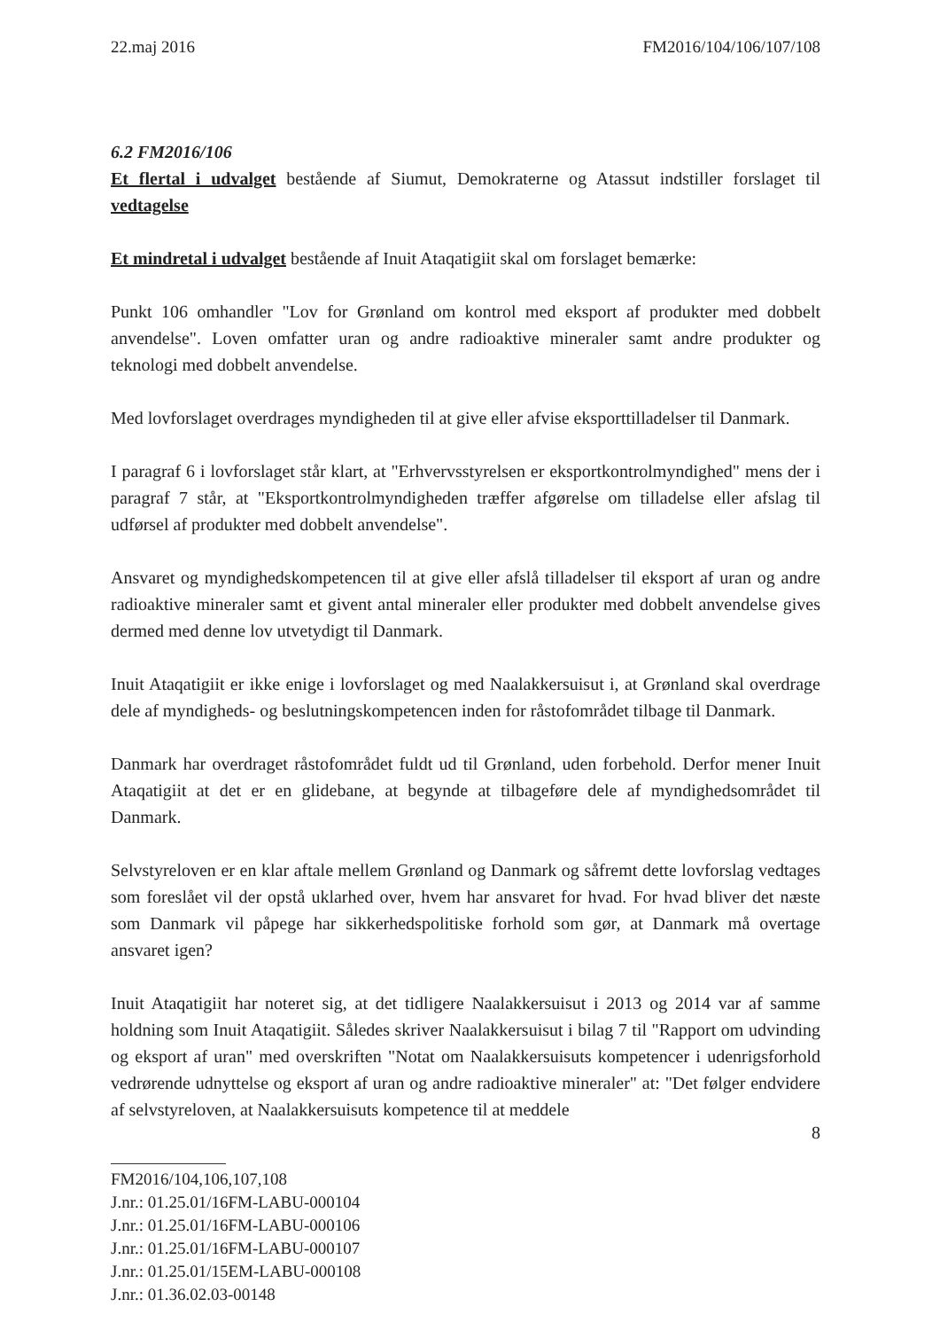22.maj 2016 FM2016/104/106/107/108
6.2 FM2016/106
Et flertal i udvalget bestående af Siumut, Demokraterne og Atassut indstiller forslaget til vedtagelse
Et mindretal i udvalget bestående af Inuit Ataqatigiit skal om forslaget bemærke:
Punkt 106 omhandler "Lov for Grønland om kontrol med eksport af produkter med dobbelt anvendelse". Loven omfatter uran og andre radioaktive mineraler samt andre produkter og teknologi med dobbelt anvendelse.
Med lovforslaget overdrages myndigheden til at give eller afvise eksporttilladelser til Danmark.
I paragraf 6 i lovforslaget står klart, at "Erhvervsstyrelsen er eksportkontrolmyndighed" mens der i paragraf 7 står, at "Eksportkontrolmyndigheden træffer afgørelse om tilladelse eller afslag til udførsel af produkter med dobbelt anvendelse".
Ansvaret og myndighedskompetencen til at give eller afslå tilladelser til eksport af uran og andre radioaktive mineraler samt et givent antal mineraler eller produkter med dobbelt anvendelse gives dermed med denne lov utvetydigt til Danmark.
Inuit Ataqatigiit er ikke enige i lovforslaget og med Naalakkersuisut i, at Grønland skal overdrage dele af myndigheds- og beslutningskompetencen inden for råstofområdet tilbage til Danmark.
Danmark har overdraget råstofområdet fuldt ud til Grønland, uden forbehold. Derfor mener Inuit Ataqatigiit at det er en glidebane, at begynde at tilbageføre dele af myndighedsområdet til Danmark.
Selvstyreloven er en klar aftale mellem Grønland og Danmark og såfremt dette lovforslag vedtages som foreslået vil der opstå uklarhed over, hvem har ansvaret for hvad. For hvad bliver det næste som Danmark vil påpege har sikkerhedspolitiske forhold som gør, at Danmark må overtage ansvaret igen?
Inuit Ataqatigiit har noteret sig, at det tidligere Naalakkersuisut i 2013 og 2014 var af samme holdning som Inuit Ataqatigiit. Således skriver Naalakkersuisut i bilag 7 til "Rapport om udvinding og eksport af uran" med overskriften "Notat om Naalakkersuisuts kompetencer i udenrigsforhold vedrørende udnyttelse og eksport af uran og andre radioaktive mineraler" at: "Det følger endvidere af selvstyreloven, at Naalakkersuisuts kompetence til at meddele
8
FM2016/104,106,107,108
J.nr.: 01.25.01/16FM-LABU-000104
J.nr.: 01.25.01/16FM-LABU-000106
J.nr.: 01.25.01/16FM-LABU-000107
J.nr.: 01.25.01/15EM-LABU-000108
J.nr.: 01.36.02.03-00148